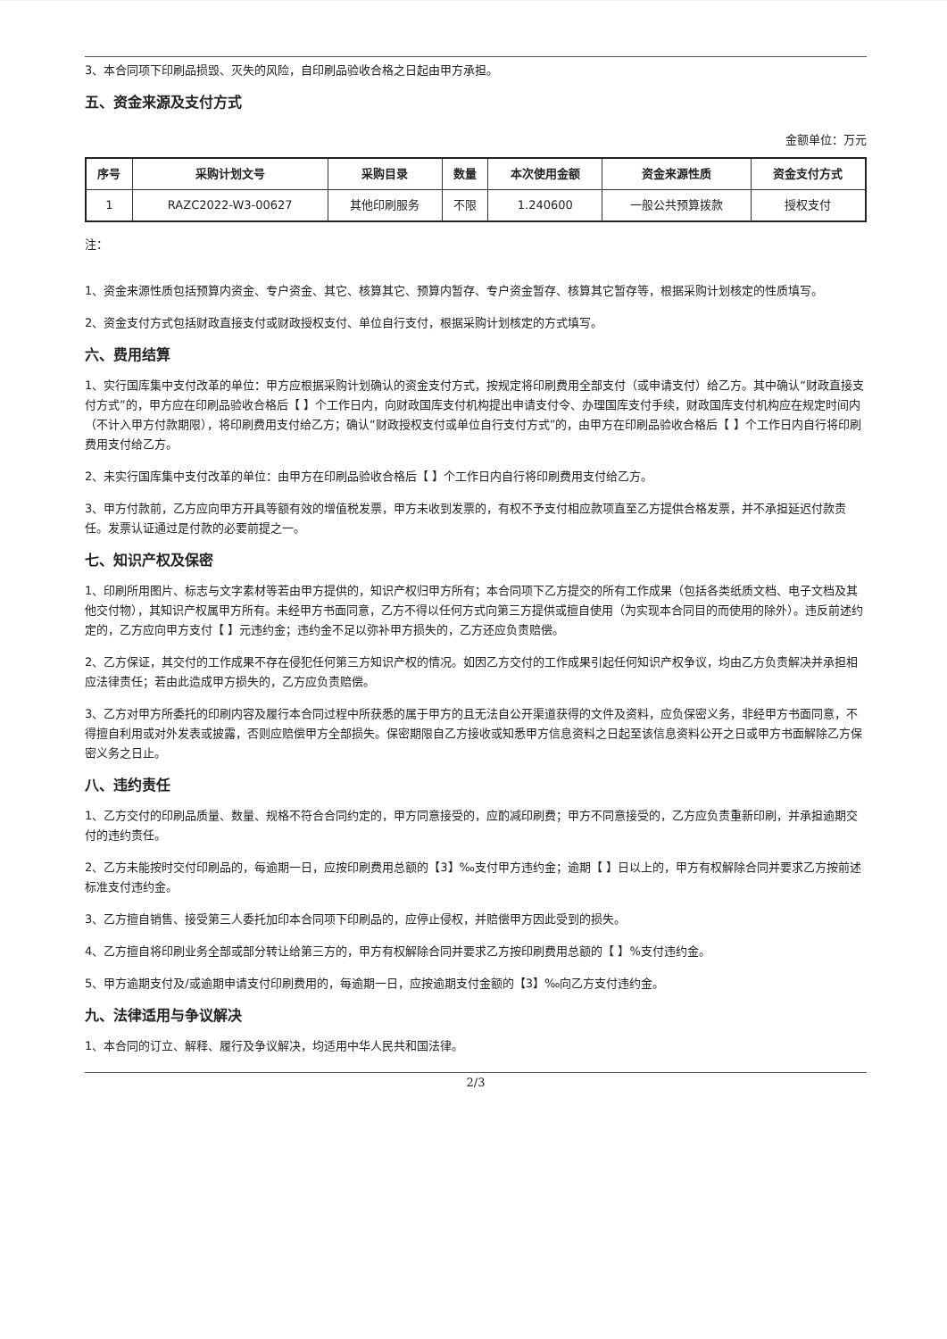3、本合同项下印刷品损毁、灭失的风险，自印刷品验收合格之日起由甲方承担。
五、资金来源及支付方式
金额单位：万元
| 序号 | 采购计划文号 | 采购目录 | 数量 | 本次使用金额 | 资金来源性质 | 资金支付方式 |
| --- | --- | --- | --- | --- | --- | --- |
| 1 | RAZC2022-W3-00627 | 其他印刷服务 | 不限 | 1.240600 | 一般公共预算拨款 | 授权支付 |
注：
1、资金来源性质包括预算内资金、专户资金、其它、核算其它、预算内暂存、专户资金暂存、核算其它暂存等，根据采购计划核定的性质填写。
2、资金支付方式包括财政直接支付或财政授权支付、单位自行支付，根据采购计划核定的方式填写。
六、费用结算
1、实行国库集中支付改革的单位：甲方应根据采购计划确认的资金支付方式，按规定将印刷费用全部支付（或申请支付）给乙方。其中确认“财政直接支付方式”的，甲方应在印刷品验收合格后【 】个工作日内，向财政国库支付机构提出申请支付令、办理国库支付手续，财政国库支付机构应在规定时间内（不计入甲方付款期限），将印刷费用支付给乙方；确认“财政授权支付或单位自行支付方式”的，由甲方在印刷品验收合格后【 】个工作日内自行将印刷费用支付给乙方。
2、未实行国库集中支付改革的单位：由甲方在印刷品验收合格后【 】个工作日内自行将印刷费用支付给乙方。
3、甲方付款前，乙方应向甲方开具等额有效的增值税发票，甲方未收到发票的，有权不予支付相应款项直至乙方提供合格发票，并不承担延迟付款责任。发票认证通过是付款的必要前提之一。
七、知识产权及保密
1、印刷所用图片、标志与文字素材等若由甲方提供的，知识产权归甲方所有；本合同项下乙方提交的所有工作成果（包括各类纸质文档、电子文档及其他交付物），其知识产权属甲方所有。未经甲方书面同意，乙方不得以任何方式向第三方提供或擅自使用（为实现本合同目的而使用的除外）。违反前述约定的，乙方应向甲方支付【 】元违约金；违约金不足以弥补甲方损失的，乙方还应负责赔偿。
2、乙方保证，其交付的工作成果不存在侵犯任何第三方知识产权的情况。如因乙方交付的工作成果引起任何知识产权争议，均由乙方负责解决并承担相应法律责任；若由此造成甲方损失的，乙方应负责赔偿。
3、乙方对甲方所委托的印刷内容及履行本合同过程中所获悉的属于甲方的且无法自公开渠道获得的文件及资料，应负保密义务，非经甲方书面同意，不得擅自利用或对外发表或披露，否则应赔偿甲方全部损失。保密期限自乙方接收或知悉甲方信息资料之日起至该信息资料公开之日或甲方书面解除乙方保密义务之日止。
八、违约责任
1、乙方交付的印刷品质量、数量、规格不符合合同约定的，甲方同意接受的，应酌减印刷费；甲方不同意接受的，乙方应负责重新印刷，并承担逾期交付的违约责任。
2、乙方未能按时交付印刷品的，每逾期一日，应按印刷费用总额的【3】‰支付甲方违约金；逾期【 】日以上的，甲方有权解除合同并要求乙方按前述标准支付违约金。
3、乙方擅自销售、接受第三人委托加印本合同项下印刷品的，应停止侵权，并赔偿甲方因此受到的损失。
4、乙方擅自将印刷业务全部或部分转让给第三方的，甲方有权解除合同并要求乙方按印刷费用总额的【 】%支付违约金。
5、甲方逾期支付及/或逾期申请支付印刷费用的，每逾期一日，应按逾期支付金额的【3】‰向乙方支付违约金。
九、法律适用与争议解决
1、本合同的订立、解释、履行及争议解决，均适用中华人民共和国法律。
2/3